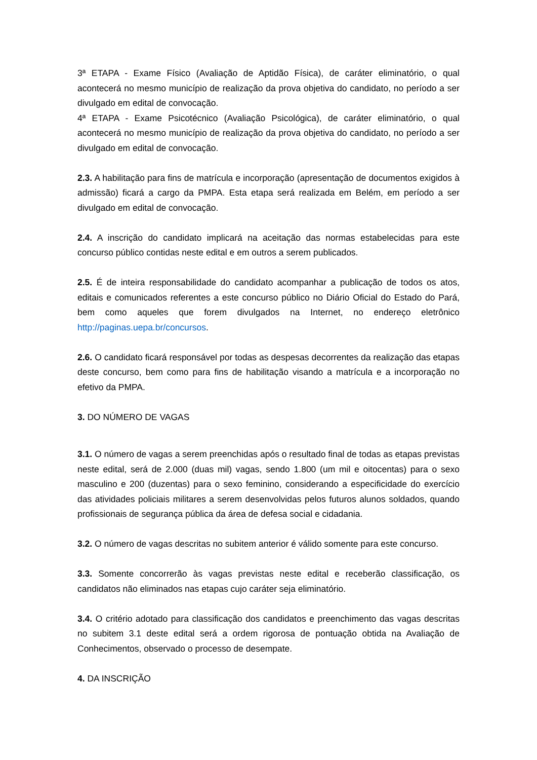3ª ETAPA - Exame Físico (Avaliação de Aptidão Física), de caráter eliminatório, o qual acontecerá no mesmo município de realização da prova objetiva do candidato, no período a ser divulgado em edital de convocação.
4ª ETAPA - Exame Psicotécnico (Avaliação Psicológica), de caráter eliminatório, o qual acontecerá no mesmo município de realização da prova objetiva do candidato, no período a ser divulgado em edital de convocação.
2.3. A habilitação para fins de matrícula e incorporação (apresentação de documentos exigidos à admissão) ficará a cargo da PMPA. Esta etapa será realizada em Belém, em período a ser divulgado em edital de convocação.
2.4. A inscrição do candidato implicará na aceitação das normas estabelecidas para este concurso público contidas neste edital e em outros a serem publicados.
2.5. É de inteira responsabilidade do candidato acompanhar a publicação de todos os atos, editais e comunicados referentes a este concurso público no Diário Oficial do Estado do Pará, bem como aqueles que forem divulgados na Internet, no endereço eletrônico http://paginas.uepa.br/concursos.
2.6. O candidato ficará responsável por todas as despesas decorrentes da realização das etapas deste concurso, bem como para fins de habilitação visando a matrícula e a incorporação no efetivo da PMPA.
3. DO NÚMERO DE VAGAS
3.1. O número de vagas a serem preenchidas após o resultado final de todas as etapas previstas neste edital, será de 2.000 (duas mil) vagas, sendo 1.800 (um mil e oitocentas) para o sexo masculino e 200 (duzentas) para o sexo feminino, considerando a especificidade do exercício das atividades policiais militares a serem desenvolvidas pelos futuros alunos soldados, quando profissionais de segurança pública da área de defesa social e cidadania.
3.2. O número de vagas descritas no subitem anterior é válido somente para este concurso.
3.3. Somente concorrerão às vagas previstas neste edital e receberão classificação, os candidatos não eliminados nas etapas cujo caráter seja eliminatório.
3.4. O critério adotado para classificação dos candidatos e preenchimento das vagas descritas no subitem 3.1 deste edital será a ordem rigorosa de pontuação obtida na Avaliação de Conhecimentos, observado o processo de desempate.
4. DA INSCRIÇÃO